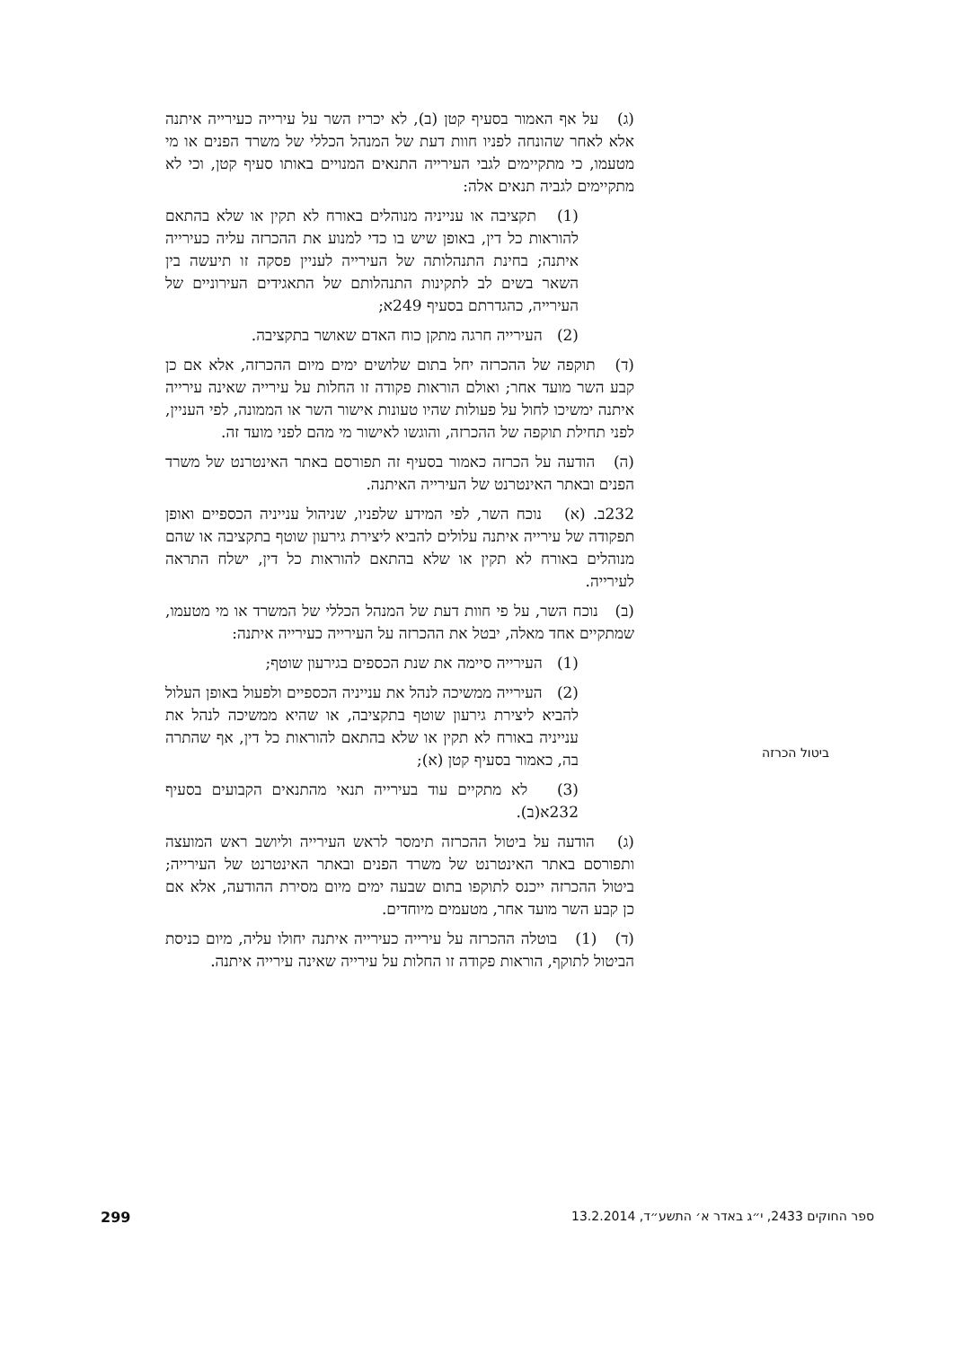ביטול הכרזה
(ג) על אף האמור בסעיף קטן (ב), לא יכריז השר על עירייה כעירייה איתנה אלא לאחר שהונחה לפניו חוות דעת של המנהל הכללי של משרד הפנים או מי מטעמו, כי מתקיימים לגבי העירייה התנאים המנויים באותו סעיף קטן, וכי לא מתקיימים לגביה תנאים אלה:
(1) תקציבה או ענייניה מנוהלים באורח לא תקין או שלא בהתאם להוראות כל דין, באופן שיש בו כדי למנוע את ההכרזה עליה כעירייה איתנה; בחינת התנהלותה של העירייה לעניין פסקה זו תיעשה בין השאר בשים לב לתקינות התנהלותם של התאגידים העירוניים של העירייה, כהגדרתם בסעיף 249א;
(2) העירייה חרגה מתקן כוח האדם שאושר בתקציבה.
(ד) תוקפה של ההכרזה יחל בתום שלושים ימים מיום ההכרזה, אלא אם כן קבע השר מועד אחר; ואולם הוראות פקודה זו החלות על עירייה שאינה עירייה איתנה ימשיכו לחול על פעולות שהיו טעונות אישור השר או הממונה, לפי העניין, לפני תחילת תוקפה של ההכרזה, והוגשו לאישור מי מהם לפני מועד זה.
(ה) הודעה על הכרזה כאמור בסעיף זה תפורסם באתר האינטרנט של משרד הפנים ובאתר האינטרנט של העירייה האיתנה.
232ב. (א) נוכח השר, לפי המידע שלפניו, שניהול ענייניה הכספיים ואופן תפקודה של עירייה איתנה עלולים להביא ליצירת גירעון שוטף בתקציבה או שהם מנוהלים באורח לא תקין או שלא בהתאם להוראות כל דין, ישלח התראה לעירייה.
(ב) נוכח השר, על פי חוות דעת של המנהל הכללי של המשרד או מי מטעמו, שמתקיים אחד מאלה, יבטל את ההכרזה על העירייה כעירייה איתנה:
(1) העירייה סיימה את שנת הכספים בגירעון שוטף;
(2) העירייה ממשיכה לנהל את ענייניה הכספיים ולפעול באופן העלול להביא ליצירת גירעון שוטף בתקציבה, או שהיא ממשיכה לנהל את ענייניה באורח לא תקין או שלא בהתאם להוראות כל דין, אף שהתרה בה, כאמור בסעיף קטן (א);
(3) לא מתקיים עוד בעירייה תנאי מהתנאים הקבועים בסעיף 232א(ב).
(ג) הודעה על ביטול ההכרזה תימסר לראש העירייה וליושב ראש המועצה ותפורסם באתר האינטרנט של משרד הפנים ובאתר האינטרנט של העירייה; ביטול ההכרזה ייכנס לתוקפו בתום שבעה ימים מיום מסירת ההודעה, אלא אם כן קבע השר מועד אחר, מטעמים מיוחדים.
(ד) (1) בוטלה ההכרזה על עירייה כעירייה איתנה יחולו עליה, מיום כניסת הביטול לתוקף, הוראות פקודה זו החלות על עירייה שאינה עירייה איתנה.
ספר החוקים 2433, י״ג באדר א׳ התשע״ד, 13.2.2014 299